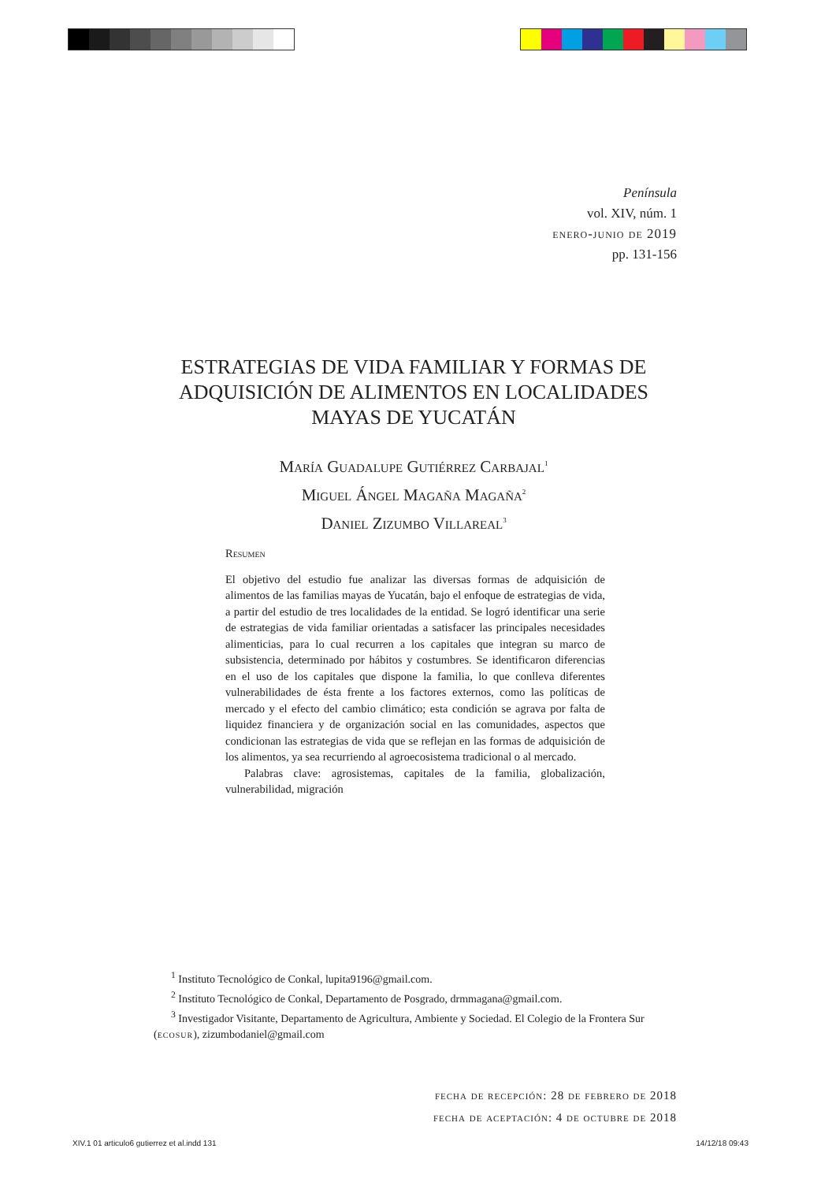Península
vol. XIV, núm. 1
enero-junio de 2019
pp. 131-156
ESTRATEGIAS DE VIDA FAMILIAR Y FORMAS DE ADQUISICIÓN DE ALIMENTOS EN LOCALIDADES MAYAS DE YUCATÁN
María Guadalupe Gutiérrez Carbajal<sup>1</sup>
Miguel Ángel Magaña Magaña<sup>2</sup>
Daniel Zizumbo Villareal<sup>3</sup>
Resumen
El objetivo del estudio fue analizar las diversas formas de adquisición de alimentos de las familias mayas de Yucatán, bajo el enfoque de estrategias de vida, a partir del estudio de tres localidades de la entidad. Se logró identificar una serie de estrategias de vida familiar orientadas a satisfacer las principales necesidades alimenticias, para lo cual recurren a los capitales que integran su marco de subsistencia, determinado por hábitos y costumbres. Se identificaron diferencias en el uso de los capitales que dispone la familia, lo que conlleva diferentes vulnerabilidades de ésta frente a los factores externos, como las políticas de mercado y el efecto del cambio climático; esta condición se agrava por falta de liquidez financiera y de organización social en las comunidades, aspectos que condicionan las estrategias de vida que se reflejan en las formas de adquisición de los alimentos, ya sea recurriendo al agroecosistema tradicional o al mercado.
Palabras clave: agrosistemas, capitales de la familia, globalización, vulnerabilidad, migración
<sup>1</sup> Instituto Tecnológico de Conkal, lupita9196@gmail.com.
<sup>2</sup> Instituto Tecnológico de Conkal, Departamento de Posgrado, drmmagana@gmail.com.
<sup>3</sup> Investigador Visitante, Departamento de Agricultura, Ambiente y Sociedad. El Colegio de la Frontera Sur (ecosur), zizumbodaniel@gmail.com
fecha de recepción: 28 de febrero de 2018
fecha de aceptación: 4 de octubre de 2018
XIV.1 01 articulo6 gutierrez et al.indd 131 14/12/18 09:43